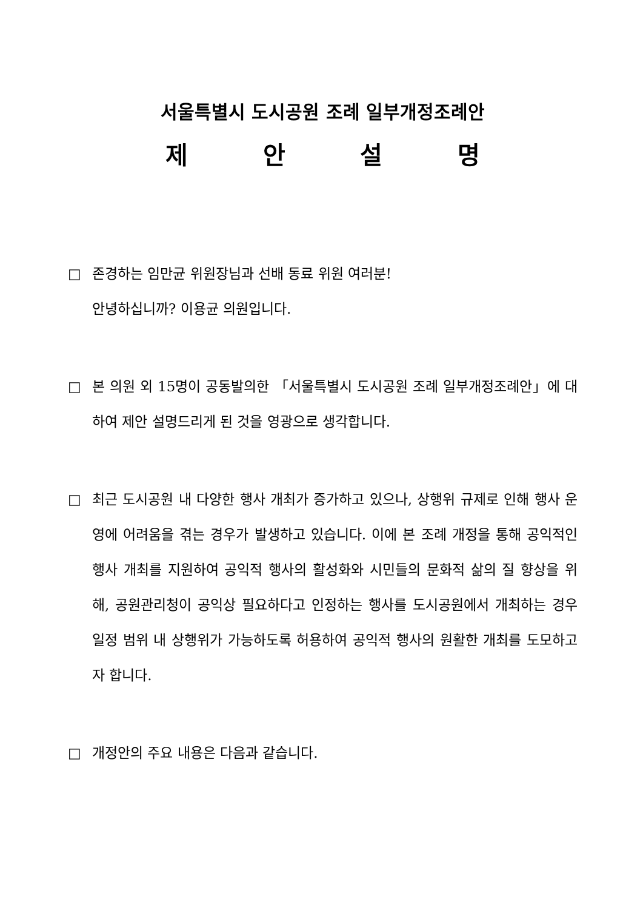서울특별시 도시공원 조례 일부개정조례안
제 안 설 명
□ 존경하는 임만균 위원장님과 선배 동료 위원 여러분!
안녕하십니까? 이용균 의원입니다.
□ 본 의원 외 15명이 공동발의한 「서울특별시 도시공원 조례 일부개정조례안」에 대하여 제안 설명드리게 된 것을 영광으로 생각합니다.
□ 최근 도시공원 내 다양한 행사 개최가 증가하고 있으나, 상행위 규제로 인해 행사 운영에 어려움을 겪는 경우가 발생하고 있습니다. 이에 본 조례 개정을 통해 공익적인 행사 개최를 지원하여 공익적 행사의 활성화와 시민들의 문화적 삶의 질 향상을 위해, 공원관리청이 공익상 필요하다고 인정하는 행사를 도시공원에서 개최하는 경우 일정 범위 내 상행위가 가능하도록 허용하여 공익적 행사의 원활한 개최를 도모하고자 합니다.
□ 개정안의 주요 내용은 다음과 같습니다.